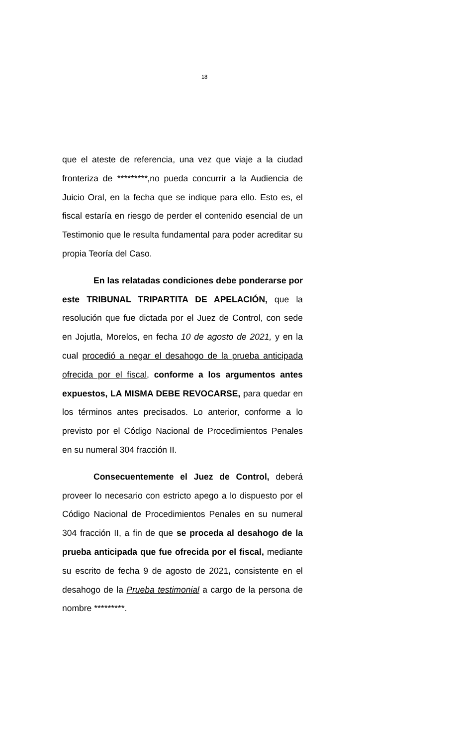18
que el ateste de referencia, una vez que viaje a la ciudad fronteriza de *********,no pueda concurrir a la Audiencia de Juicio Oral, en la fecha que se indique para ello. Esto es, el fiscal estaría en riesgo de perder el contenido esencial de un Testimonio que le resulta fundamental para poder acreditar su propia Teoría del Caso.
En las relatadas condiciones debe ponderarse por este TRIBUNAL TRIPARTITA DE APELACIÓN, que la resolución que fue dictada por el Juez de Control, con sede en Jojutla, Morelos, en fecha 10 de agosto de 2021, y en la cual procedió a negar el desahogo de la prueba anticipada ofrecida por el fiscal, conforme a los argumentos antes expuestos, LA MISMA DEBE REVOCARSE, para quedar en los términos antes precisados. Lo anterior, conforme a lo previsto por el Código Nacional de Procedimientos Penales en su numeral 304 fracción II.
Consecuentemente el Juez de Control, deberá proveer lo necesario con estricto apego a lo dispuesto por el Código Nacional de Procedimientos Penales en su numeral 304 fracción II, a fin de que se proceda al desahogo de la prueba anticipada que fue ofrecida por el fiscal, mediante su escrito de fecha 9 de agosto de 2021, consistente en el desahogo de la Prueba testimonial a cargo de la persona de nombre *********.